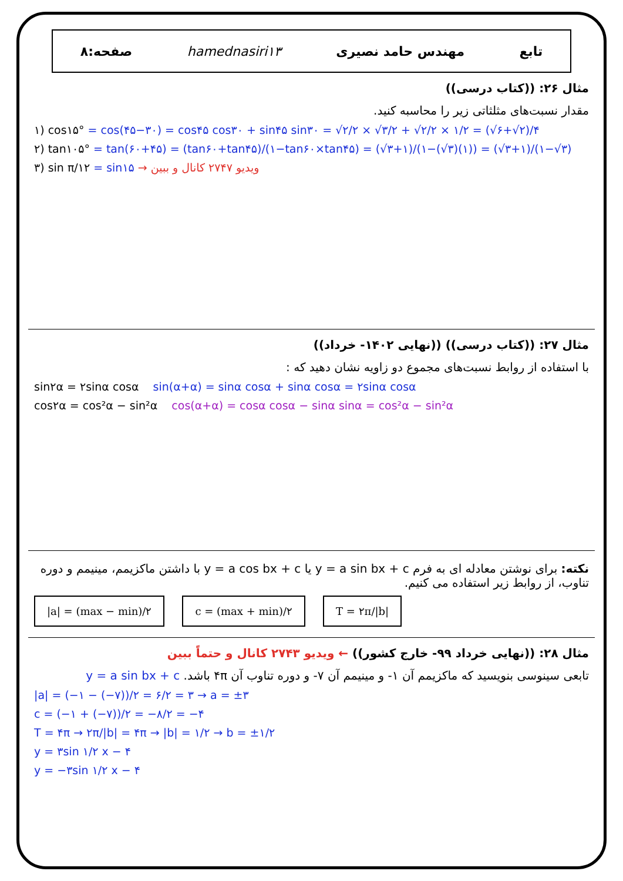تابع مهندس حامد نصیری hamednasiri۱۳ صفحه:۸
مثال ۲۶: ((کتاب درسی))
مقدار نسبت‌های مثلثاتی زیر را محاسبه کنید.
۱) cos۱۵° = cos(۴۵−۳۰) = cos۴۵ cos۳۰ + sin۴۵ sin۳۰ = √۲/۲ × √۳/۲ + √۲/۲ × ۱/۲ = (√۶+√۲)/۴
۲) tan۱۰۵° = tan(۶۰+۴۵) = (tan۶۰+tan۴۵)/(۱−tan۶۰×tan۴۵) = (√۳+۱)/(۱−(√۳)(۱)) = (√۳+۱)/(۱−√۳)
۳) sin π/۱۲ = sin۱۵ → ویدیو ۲۷۴۷ کانال و ببین
مثال ۲۷: ((کتاب درسی)) ((نهایی ۱۴۰۲- خرداد))
با استفاده از روابط نسبت‌های مجموع دو زاویه نشان دهید که :
sin۲α = ۲sinα cosα sin(α+α) = sinα cosα + sinα cosα = ۲sinα cosα
cos۲α = cos²α − sin²α cos(α+α) = cosα cosα − sinα sinα = cos²α − sin²α
نکته: برای نوشتن معادله ای به فرم y = a sin bx + c یا y = a cos bx + c با داشتن ماکزیمم، مینیمم و دوره تناوب، از روابط زیر استفاده می کنیم.
|a| = (max − min)/۲ c = (max + min)/۲ T = ۲π/|b|
مثال ۲۸: ((نهایی خرداد ۹۹- خارج کشور)) ← ویدیو ۲۷۴۳ کانال و حتماً ببین
تابعی سینوسی بنویسید که ماکزیمم آن ۱- و مینیمم آن ۷- و دوره تناوب آن ۴π باشد. y = a sin bx + c
|a| = (−۱ − (−۷))/۲ = ۶/۲ = ۳ → a = ±۳
c = (−۱ + (−۷))/۲ = −۸/۲ = −۴
T = ۴π → ۲π/|b| = ۴π → |b| = ۱/۲ → b = ±۱/۲
y = ۳sin ۱/۲ x − ۴
y = −۳sin ۱/۲ x − ۴